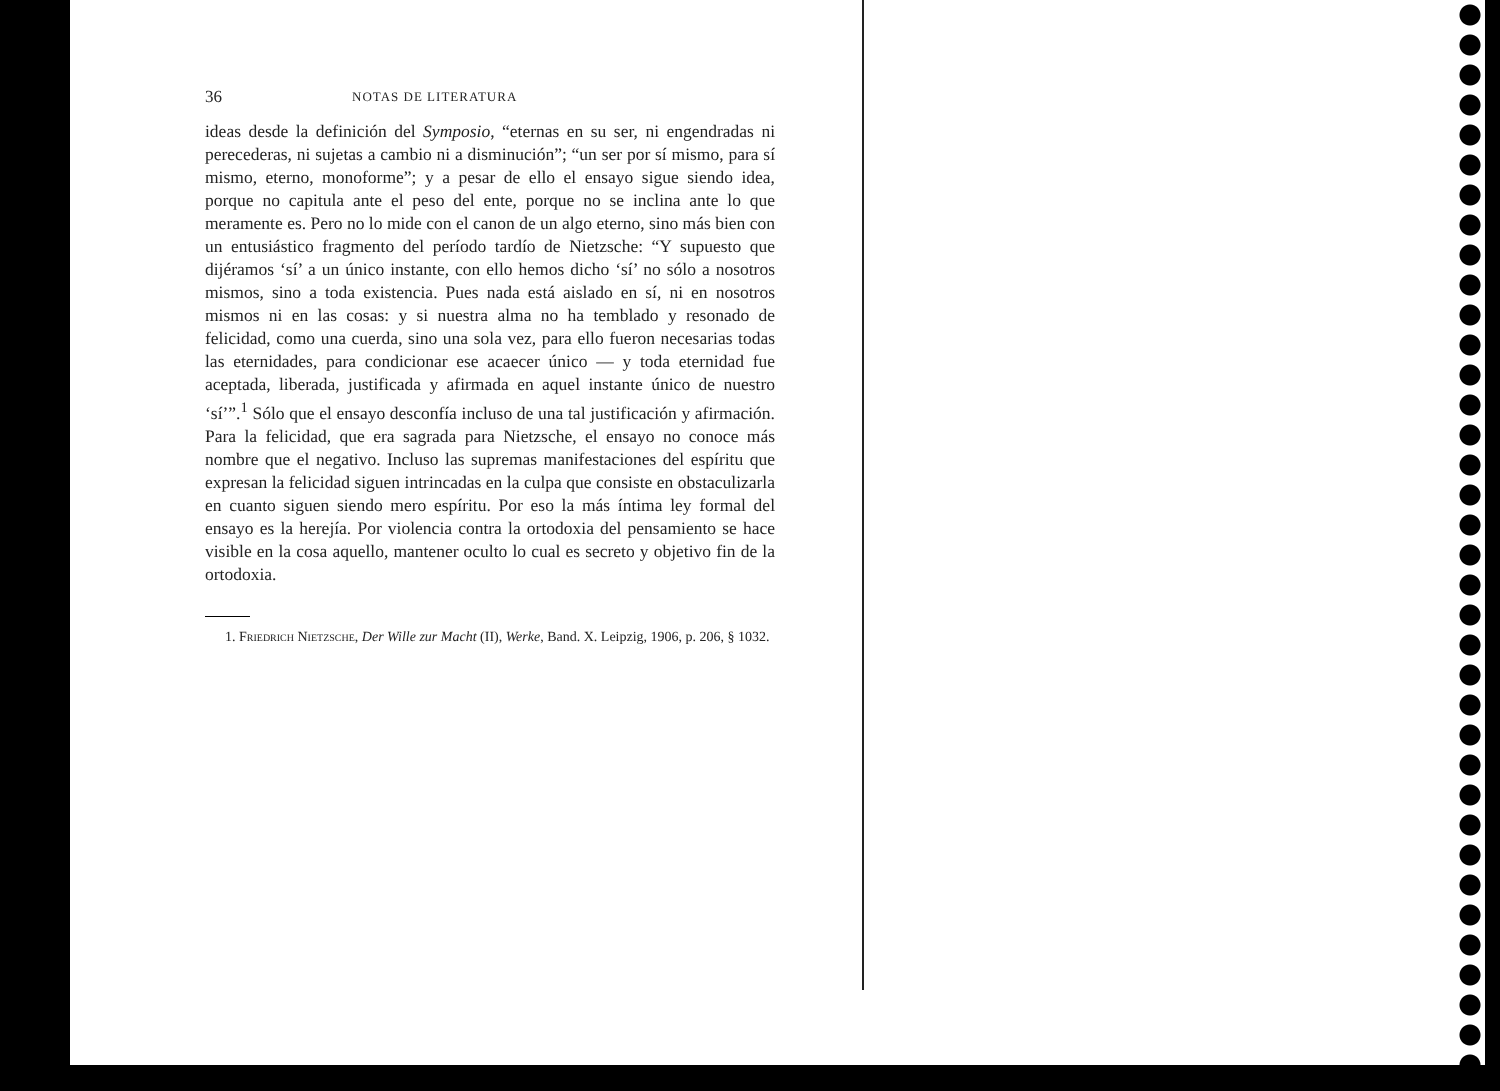36 NOTAS DE LITERATURA
ideas desde la definición del Symposio, “eternas en su ser, ni engendradas ni perecederas, ni sujetas a cambio ni a disminución”; “un ser por sí mismo, para sí mismo, eterno, monoforme”; y a pesar de ello el ensayo sigue siendo idea, porque no capitula ante el peso del ente, porque no se inclina ante lo que meramente es. Pero no lo mide con el canon de un algo eterno, sino más bien con un entusiástico fragmento del período tardío de Nietzsche: “Y supuesto que dijéramos ‘sí’ a un único instante, con ello hemos dicho ‘sí’ no sólo a nosotros mismos, sino a toda existencia. Pues nada está aislado en sí, ni en nosotros mismos ni en las cosas: y si nuestra alma no ha temblado y resonado de felicidad, como una cuerda, sino una sola vez, para ello fueron necesarias todas las eternidades, para condicionar ese acaecer único — y toda eternidad fue aceptada, liberada, justificada y afirmada en aquel instante único de nuestro ‘sí’”.<sup>1</sup> Sólo que el ensayo desconfía incluso de una tal justificación y afirmación. Para la felicidad, que era sagrada para Nietzsche, el ensayo no conoce más nombre que el negativo. Incluso las supremas manifestaciones del espíritu que expresan la felicidad siguen intrincadas en la culpa que consiste en obstaculizarla en cuanto siguen siendo mero espíritu. Por eso la más íntima ley formal del ensayo es la herejía. Por violencia contra la ortodoxia del pensamiento se hace visible en la cosa aquello, mantener oculto lo cual es secreto y objetivo fin de la ortodoxia.
1. Friedrich Nietzsche, Der Wille zur Macht (II), Werke, Band. X. Leipzig, 1906, p. 206, § 1032.